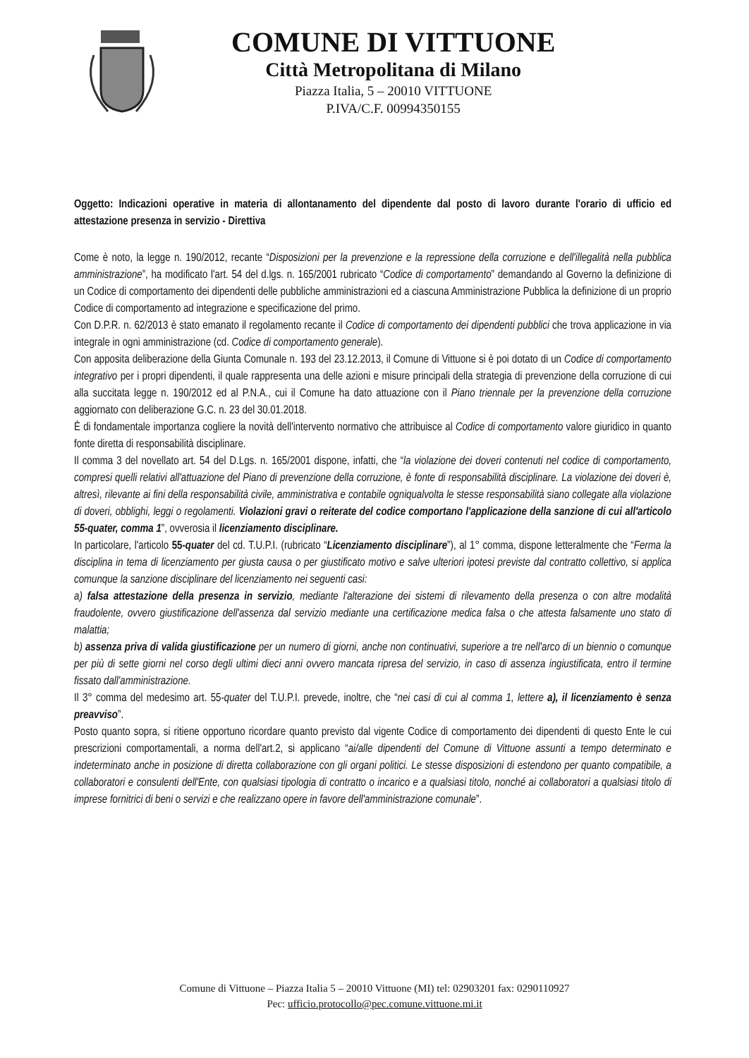COMUNE DI VITTUONE
Città Metropolitana di Milano
Piazza Italia, 5 – 20010 VITTUONE
P.IVA/C.F. 00994350155
Oggetto: Indicazioni operative in materia di allontanamento del dipendente dal posto di lavoro durante l'orario di ufficio ed attestazione presenza in servizio - Direttiva
Come è noto, la legge n. 190/2012, recante “Disposizioni per la prevenzione e la repressione della corruzione e dell'illegalità nella pubblica amministrazione”, ha modificato l'art. 54 del d.lgs. n. 165/2001 rubricato “Codice di comportamento” demandando al Governo la definizione di un Codice di comportamento dei dipendenti delle pubbliche amministrazioni ed a ciascuna Amministrazione Pubblica la definizione di un proprio Codice di comportamento ad integrazione e specificazione del primo.
Con D.P.R. n. 62/2013 è stato emanato il regolamento recante il Codice di comportamento dei dipendenti pubblici che trova applicazione in via integrale in ogni amministrazione (cd. Codice di comportamento generale).
Con apposita deliberazione della Giunta Comunale n. 193 del 23.12.2013, il Comune di Vittuone si è poi dotato di un Codice di comportamento integrativo per i propri dipendenti, il quale rappresenta una delle azioni e misure principali della strategia di prevenzione della corruzione di cui alla succitata legge n. 190/2012 ed al P.N.A., cui il Comune ha dato attuazione con il Piano triennale per la prevenzione della corruzione aggiornato con deliberazione G.C. n. 23 del 30.01.2018.
È di fondamentale importanza cogliere la novità dell'intervento normativo che attribuisce al Codice di comportamento valore giuridico in quanto fonte diretta di responsabilità disciplinare.
Il comma 3 del novellato art. 54 del D.Lgs. n. 165/2001 dispone, infatti, che “la violazione dei doveri contenuti nel codice di comportamento, compresi quelli relativi all'attuazione del Piano di prevenzione della corruzione, è fonte di responsabilità disciplinare. La violazione dei doveri è, altresì, rilevante ai fini della responsabilità civile, amministrativa e contabile ogniqualvolta le stesse responsabilità siano collegate alla violazione di doveri, obblighi, leggi o regolamenti. Violazioni gravi o reiterate del codice comportano l'applicazione della sanzione di cui all'articolo 55-quater, comma 1”, ovverosia il licenziamento disciplinare.
In particolare, l'articolo 55-quater del cd. T.U.P.I. (rubricato “Licenziamento disciplinare”), al 1° comma, dispone letteralmente che “Ferma la disciplina in tema di licenziamento per giusta causa o per giustificato motivo e salve ulteriori ipotesi previste dal contratto collettivo, si applica comunque la sanzione disciplinare del licenziamento nei seguenti casi:
a) falsa attestazione della presenza in servizio, mediante l'alterazione dei sistemi di rilevamento della presenza o con altre modalità fraudolente, ovvero giustificazione dell'assenza dal servizio mediante una certificazione medica falsa o che attesta falsamente uno stato di malattia;
b) assenza priva di valida giustificazione per un numero di giorni, anche non continuativi, superiore a tre nell'arco di un biennio o comunque per più di sette giorni nel corso degli ultimi dieci anni ovvero mancata ripresa del servizio, in caso di assenza ingiustificata, entro il termine fissato dall'amministrazione.
Il 3° comma del medesimo art. 55-quater del T.U.P.I. prevede, inoltre, che “nei casi di cui al comma 1, lettere a), il licenziamento è senza preavviso”.
Posto quanto sopra, si ritiene opportuno ricordare quanto previsto dal vigente Codice di comportamento dei dipendenti di questo Ente le cui prescrizioni comportamentali, a norma dell'art.2, si applicano “ai/alle dipendenti del Comune di Vittuone assunti a tempo determinato e indeterminato anche in posizione di diretta collaborazione con gli organi politici. Le stesse disposizioni di estendono per quanto compatibile, a collaboratori e consulenti dell'Ente, con qualsiasi tipologia di contratto o incarico e a qualsiasi titolo, nonché ai collaboratori a qualsiasi titolo di imprese fornitrici di beni o servizi e che realizzano opere in favore dell'amministrazione comunale”.
Comune di Vittuone – Piazza Italia 5 – 20010 Vittuone (MI) tel: 02903201 fax: 0290110927
Pec: ufficio.protocollo@pec.comune.vittuone.mi.it